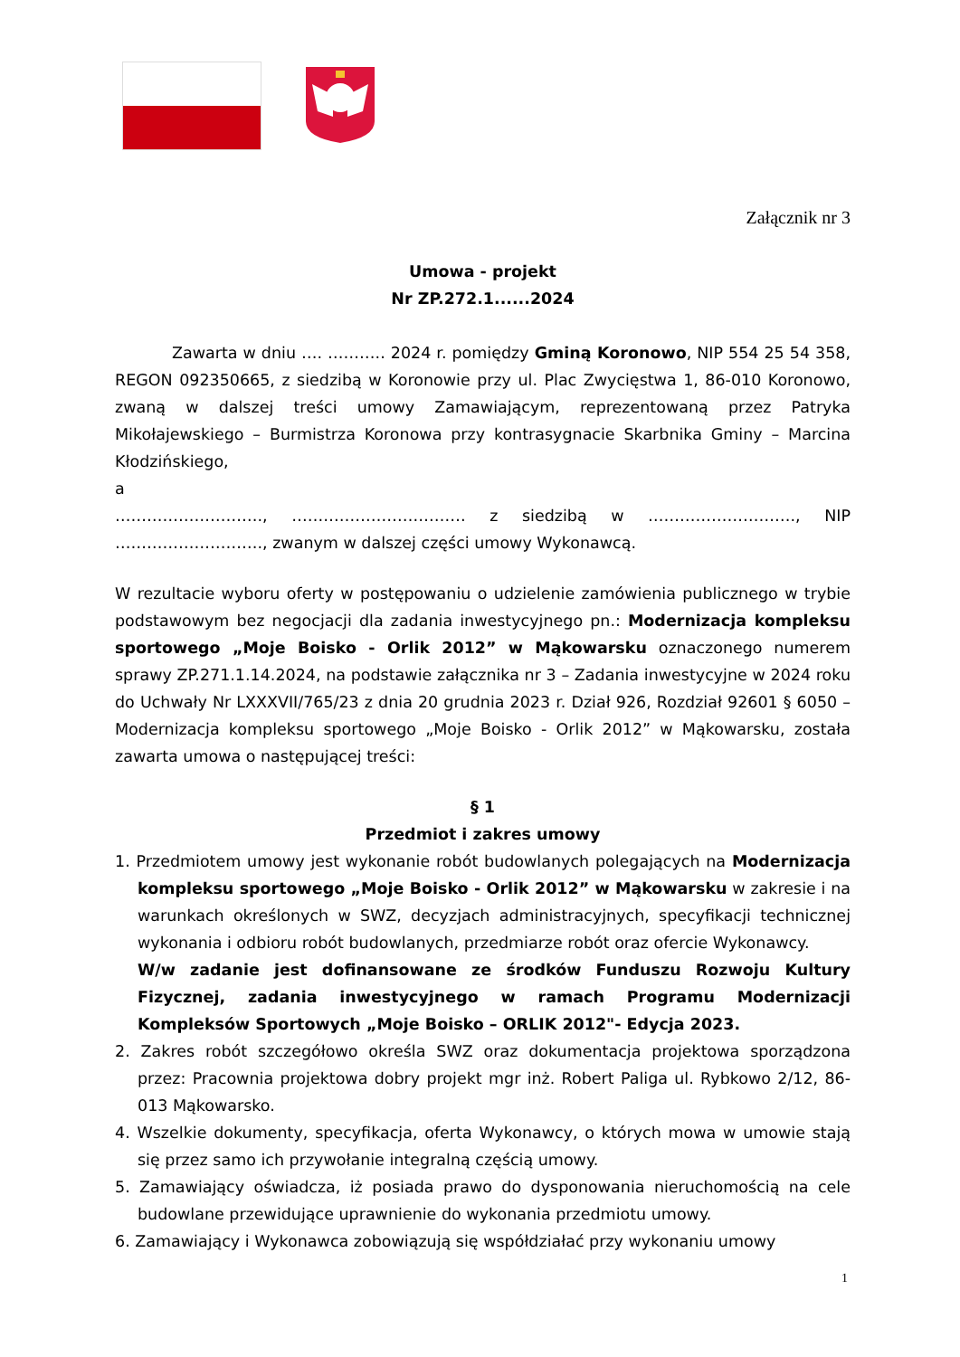Załącznik nr 3
Umowa - projekt
Nr ZP.272.1......2024
Zawarta w dniu …. ……….. 2024 r. pomiędzy Gminą Koronowo, NIP 554 25 54 358, REGON 092350665, z siedzibą w Koronowie przy ul. Plac Zwycięstwa 1, 86-010 Koronowo, zwaną w dalszej treści umowy Zamawiającym, reprezentowaną przez Patryka Mikołajewskiego – Burmistrza Koronowa przy kontrasygnacie Skarbnika Gminy – Marcina Kłodzińskiego,
a
………………………., …………………………… z siedzibą w ………………………., NIP ………………………., zwanym w dalszej części umowy Wykonawcą.
W rezultacie wyboru oferty w postępowaniu o udzielenie zamówienia publicznego w trybie podstawowym bez negocjacji dla zadania inwestycyjnego pn.: Modernizacja kompleksu sportowego „Moje Boisko - Orlik 2012” w Mąkowarsku oznaczonego numerem sprawy ZP.271.1.14.2024, na podstawie załącznika nr 3 – Zadania inwestycyjne w 2024 roku do Uchwały Nr LXXXVII/765/23 z dnia 20 grudnia 2023 r. Dział 926, Rozdział 92601 § 6050 – Modernizacja kompleksu sportowego „Moje Boisko - Orlik 2012” w Mąkowarsku, została zawarta umowa o następującej treści:
§ 1
Przedmiot i zakres umowy
1. Przedmiotem umowy jest wykonanie robót budowlanych polegających na Modernizacja kompleksu sportowego „Moje Boisko - Orlik 2012” w Mąkowarsku w zakresie i na warunkach określonych w SWZ, decyzjach administracyjnych, specyfikacji technicznej wykonania i odbioru robót budowlanych, przedmiarze robót oraz ofercie Wykonawcy.
W/w zadanie jest dofinansowane ze środków Funduszu Rozwoju Kultury Fizycznej, zadania inwestycyjnego w ramach Programu Modernizacji Kompleksów Sportowych „Moje Boisko – ORLIK 2012"- Edycja 2023.
2. Zakres robót szczegółowo określa SWZ oraz dokumentacja projektowa sporządzona przez: Pracownia projektowa dobry projekt mgr inż. Robert Paliga ul. Rybkowo 2/12, 86-013 Mąkowarsko.
4. Wszelkie dokumenty, specyfikacja, oferta Wykonawcy, o których mowa w umowie stają się przez samo ich przywołanie integralną częścią umowy.
5. Zamawiający oświadcza, iż posiada prawo do dysponowania nieruchomością na cele budowlane przewidujące uprawnienie do wykonania przedmiotu umowy.
6. Zamawiający i Wykonawca zobowiązują się współdziałać przy wykonaniu umowy
1